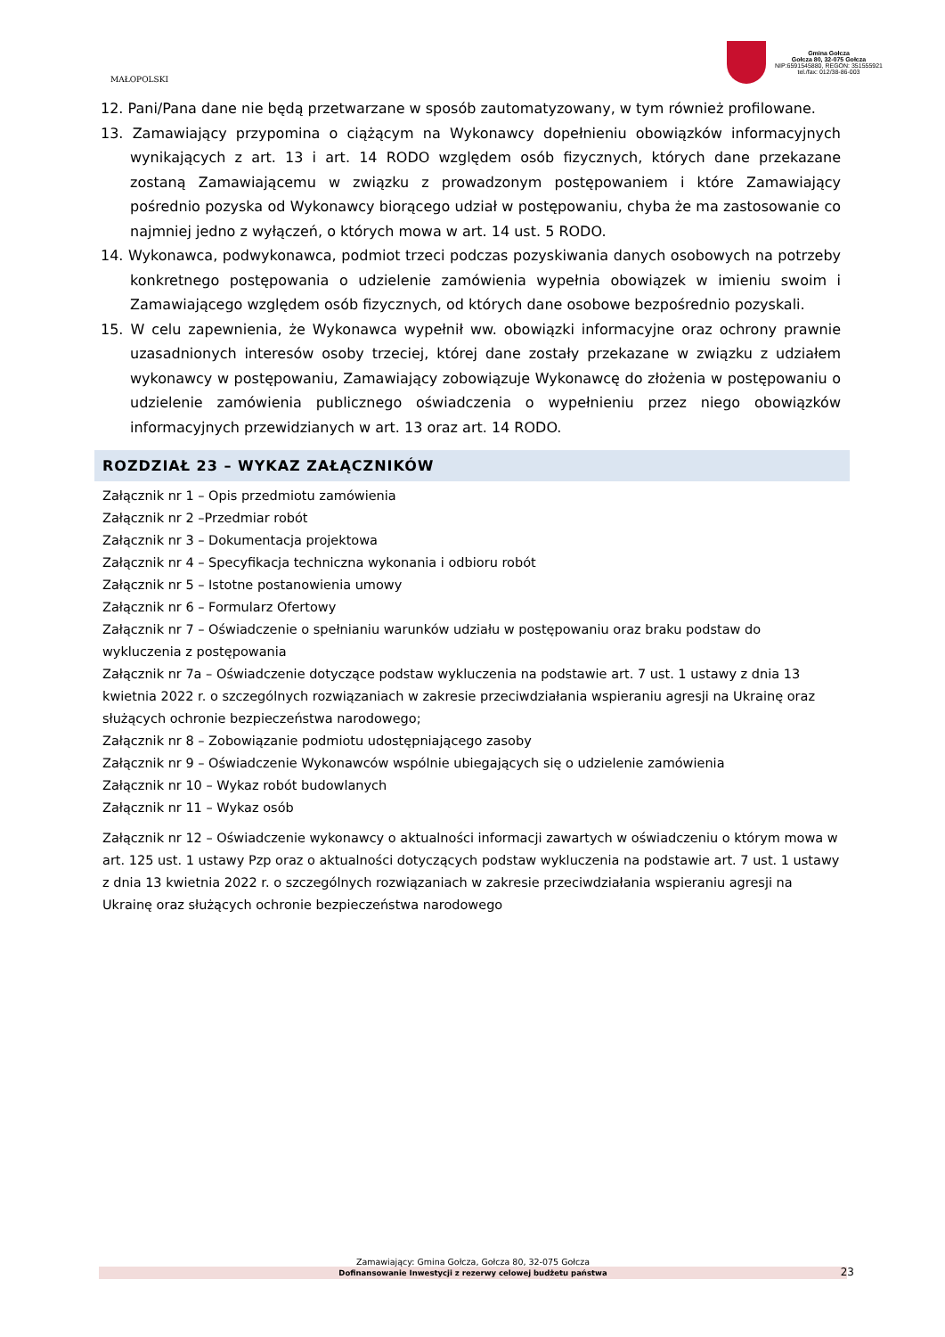MAŁOPOLSKI
Gmina Gołcza
Gołcza 80, 32-075 Gołcza
NIP:6591545880, REGON: 351555921
tel./fax: 012/38-86-003
12. Pani/Pana dane nie będą przetwarzane w sposób zautomatyzowany, w tym również profilowane.
13. Zamawiający przypomina o ciążącym na Wykonawcy dopełnieniu obowiązków informacyjnych wynikających z art. 13 i art. 14 RODO względem osób fizycznych, których dane przekazane zostaną Zamawiającemu w związku z prowadzonym postępowaniem i które Zamawiający pośrednio pozyska od Wykonawcy biorącego udział w postępowaniu, chyba że ma zastosowanie co najmniej jedno z wyłączeń, o których mowa w art. 14 ust. 5 RODO.
14. Wykonawca, podwykonawca, podmiot trzeci podczas pozyskiwania danych osobowych na potrzeby konkretnego postępowania o udzielenie zamówienia wypełnia obowiązek w imieniu swoim i Zamawiającego względem osób fizycznych, od których dane osobowe bezpośrednio pozyskali.
15. W celu zapewnienia, że Wykonawca wypełnił ww. obowiązki informacyjne oraz ochrony prawnie uzasadnionych interesów osoby trzeciej, której dane zostały przekazane w związku z udziałem wykonawcy w postępowaniu, Zamawiający zobowiązuje Wykonawcę do złożenia w postępowaniu o udzielenie zamówienia publicznego oświadczenia o wypełnieniu przez niego obowiązków informacyjnych przewidzianych w art. 13 oraz art. 14 RODO.
ROZDZIAŁ 23 – WYKAZ ZAŁĄCZNIKÓW
Załącznik nr 1 – Opis przedmiotu zamówienia
Załącznik nr 2 –Przedmiar robót
Załącznik nr 3 – Dokumentacja projektowa
Załącznik nr 4 – Specyfikacja techniczna wykonania i odbioru robót
Załącznik nr 5 – Istotne postanowienia umowy
Załącznik nr 6 – Formularz Ofertowy
Załącznik nr 7 – Oświadczenie o spełnianiu warunków udziału w postępowaniu oraz braku podstaw do wykluczenia z postępowania
Załącznik nr 7a – Oświadczenie dotyczące podstaw wykluczenia na podstawie art. 7 ust. 1 ustawy z dnia 13 kwietnia 2022 r. o szczególnych rozwiązaniach w zakresie przeciwdziałania wspieraniu agresji na Ukrainę oraz służących ochronie bezpieczeństwa narodowego;
Załącznik nr 8 – Zobowiązanie podmiotu udostępniającego zasoby
Załącznik nr 9 – Oświadczenie Wykonawców wspólnie ubiegających się o udzielenie zamówienia
Załącznik nr 10 – Wykaz robót budowlanych
Załącznik nr 11 – Wykaz osób
Załącznik nr 12 – Oświadczenie wykonawcy o aktualności informacji zawartych w oświadczeniu o którym mowa w art. 125 ust. 1 ustawy Pzp oraz o aktualności dotyczących podstaw wykluczenia na podstawie art. 7 ust. 1 ustawy z dnia 13 kwietnia 2022 r. o szczególnych rozwiązaniach w zakresie przeciwdziałania wspieraniu agresji na Ukrainę oraz służących ochronie bezpieczeństwa narodowego
Zamawiający: Gmina Gołcza, Gołcza 80, 32-075 Gołcza
Dofinansowanie Inwestycji z rezerwy celowej budżetu państwa
23